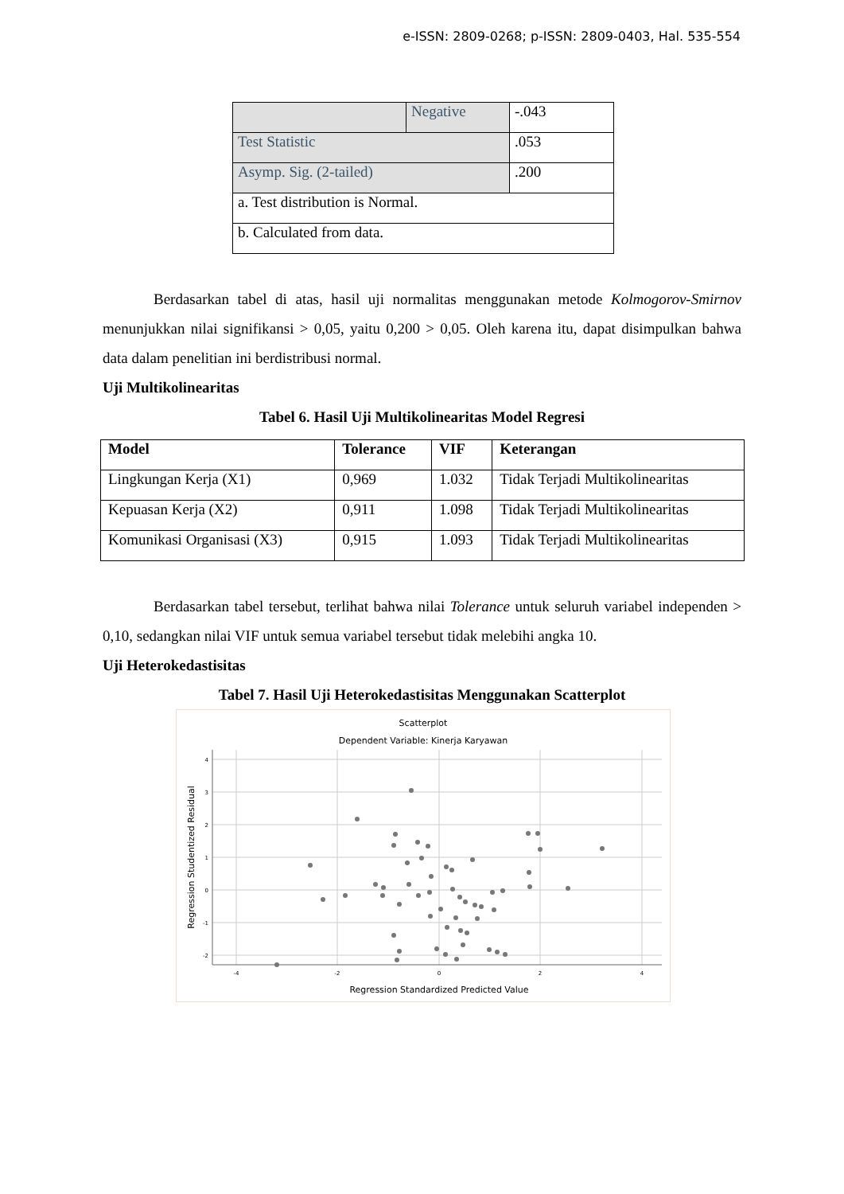e-ISSN: 2809-0268; p-ISSN: 2809-0403, Hal. 535-554
| | Negative | -.043 |
| Test Statistic | | .053 |
| Asymp. Sig. (2-tailed) | | .200 |
| a. Test distribution is Normal. | | |
| b. Calculated from data. | | |
Berdasarkan tabel di atas, hasil uji normalitas menggunakan metode Kolmogorov-Smirnov menunjukkan nilai signifikansi > 0,05, yaitu 0,200 > 0,05. Oleh karena itu, dapat disimpulkan bahwa data dalam penelitian ini berdistribusi normal.
Uji Multikolinearitas
Tabel 6. Hasil Uji Multikolinearitas Model Regresi
| Model | Tolerance | VIF | Keterangan |
| --- | --- | --- | --- |
| Lingkungan Kerja (X1) | 0,969 | 1.032 | Tidak Terjadi Multikolinearitas |
| Kepuasan Kerja (X2) | 0,911 | 1.098 | Tidak Terjadi Multikolinearitas |
| Komunikasi Organisasi (X3) | 0,915 | 1.093 | Tidak Terjadi Multikolinearitas |
Berdasarkan tabel tersebut, terlihat bahwa nilai Tolerance untuk seluruh variabel independen > 0,10, sedangkan nilai VIF untuk semua variabel tersebut tidak melebihi angka 10.
Uji Heterokedastisitas
Tabel 7. Hasil Uji Heterokedastisitas Menggunakan Scatterplot
Scatterplot
Dependent Variable: Kinerja Karyawan
4
3
2
1
0
-1
-2
-4
-2
0
2
4
Regression Standardized Predicted Value
Regression Studentized Residual